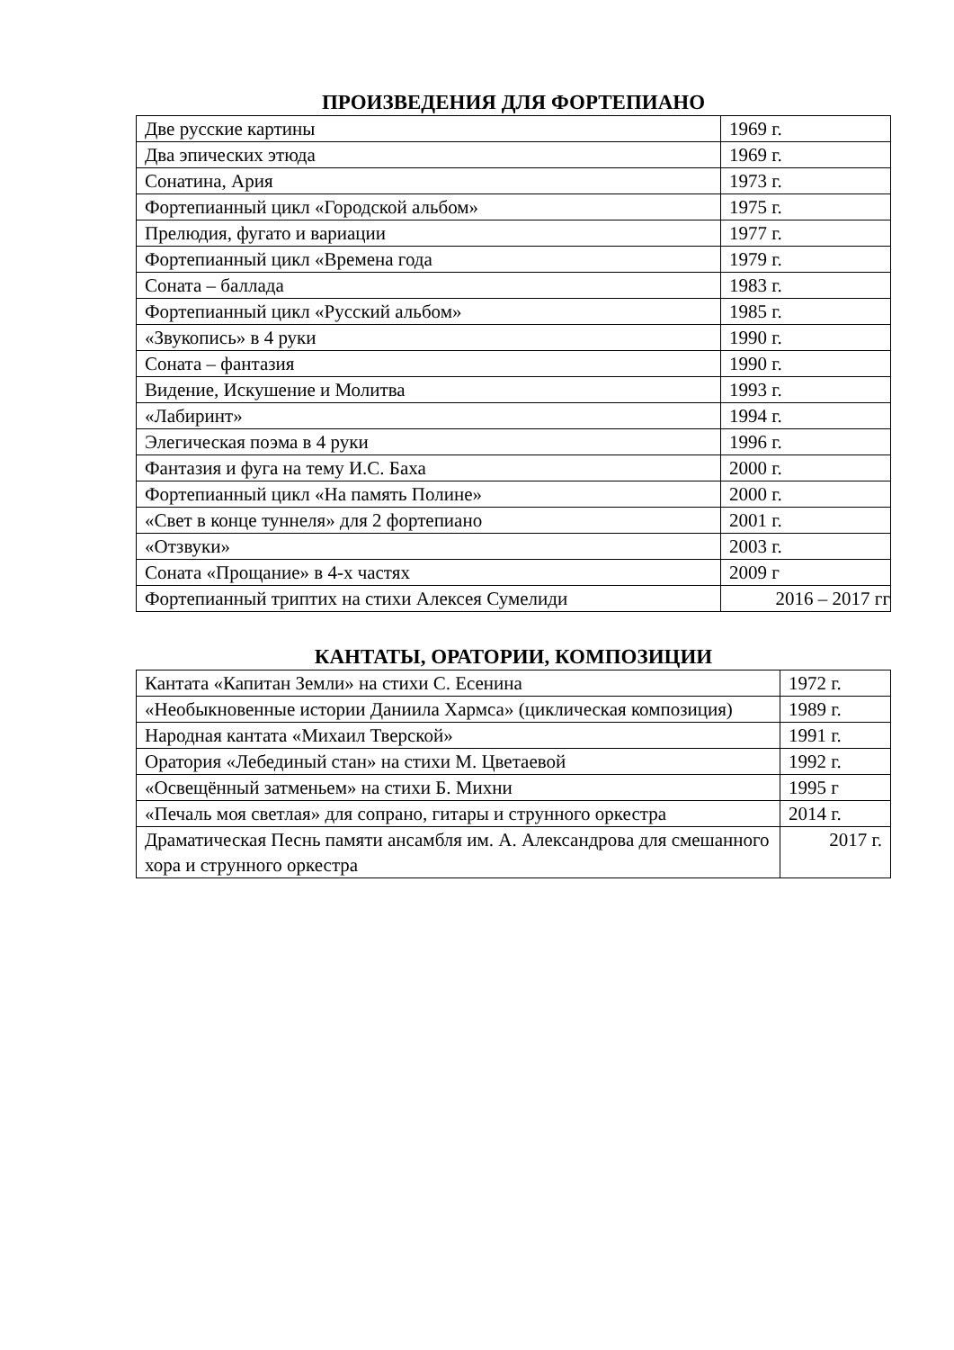ПРОИЗВЕДЕНИЯ ДЛЯ ФОРТЕПИАНО
| Две русские картины | 1969 г. |
| Два эпических этюда | 1969 г. |
| Сонатина, Ария | 1973 г. |
| Фортепианный цикл «Городской альбом» | 1975 г. |
| Прелюдия, фугато и вариации | 1977 г. |
| Фортепианный цикл «Времена года | 1979 г. |
| Соната – баллада | 1983 г. |
| Фортепианный цикл «Русский альбом» | 1985 г. |
| «Звукопись» в 4 руки | 1990 г. |
| Соната – фантазия | 1990 г. |
| Видение, Искушение и Молитва | 1993 г. |
| «Лабиринт» | 1994 г. |
| Элегическая поэма в 4 руки | 1996 г. |
| Фантазия и фуга на тему И.С. Баха | 2000 г. |
| Фортепианный цикл «На память Полине» | 2000 г. |
| «Свет в конце туннеля» для 2 фортепиано | 2001 г. |
| «Отзвуки» | 2003 г. |
| Соната «Прощание» в 4-х частях | 2009 г |
| Фортепианный триптих на стихи Алексея Сумелиди | 2016 – 2017 гг |
КАНТАТЫ, ОРАТОРИИ, КОМПОЗИЦИИ
| Кантата «Капитан Земли» на стихи С. Есенина | 1972 г. |
| «Необыкновенные истории Даниила Хармса» (циклическая композиция) | 1989 г. |
| Народная кантата «Михаил Тверской» | 1991 г. |
| Оратория «Лебединый стан» на стихи М. Цветаевой | 1992 г. |
| «Освещённый затменьем» на стихи Б. Михни | 1995 г |
| «Печаль моя светлая» для сопрано, гитары и струнного оркестра | 2014 г. |
| Драматическая Песнь памяти ансамбля им. А. Александрова для смешанного хора и струнного оркестра | 2017 г. |